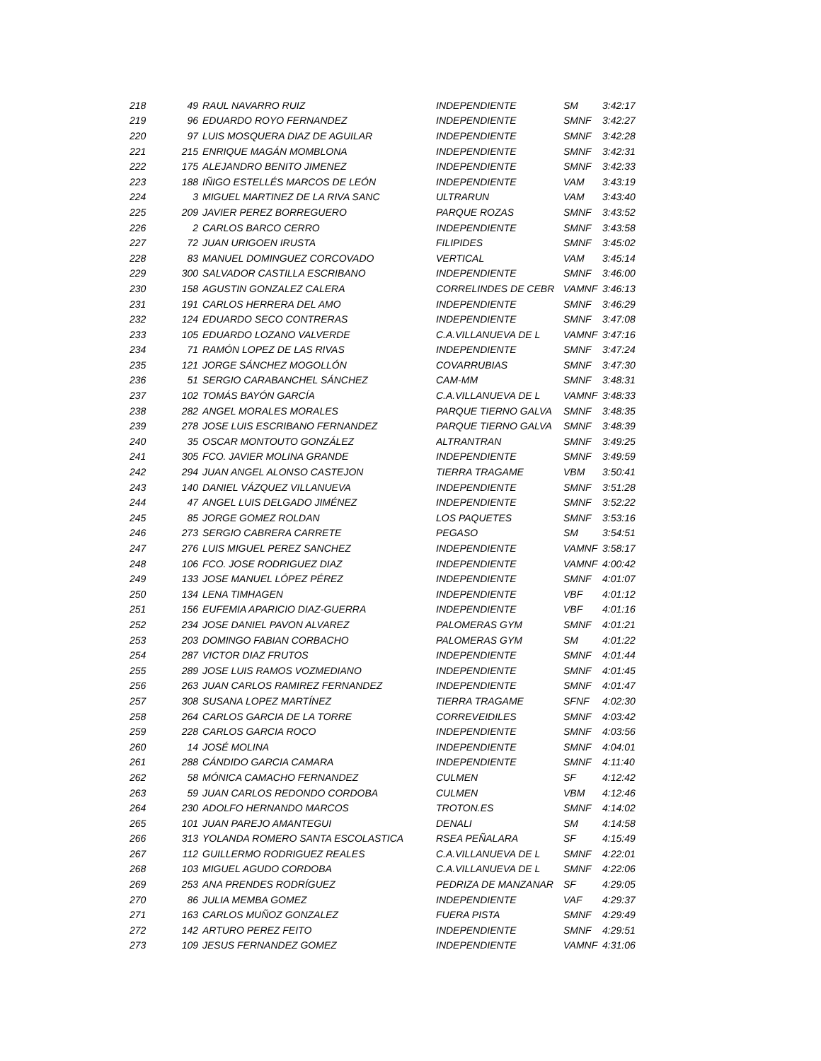| 218 | 49 | RAUL NAVARRO RUIZ | INDEPENDIENTE | SM | 3:42:17 |
| 219 | 96 | EDUARDO ROYO FERNANDEZ | INDEPENDIENTE | SMNF | 3:42:27 |
| 220 | 97 | LUIS MOSQUERA DIAZ DE AGUILAR | INDEPENDIENTE | SMNF | 3:42:28 |
| 221 | 215 | ENRIQUE MAGÁN MOMBLONA | INDEPENDIENTE | SMNF | 3:42:31 |
| 222 | 175 | ALEJANDRO BENITO JIMENEZ | INDEPENDIENTE | SMNF | 3:42:33 |
| 223 | 188 | IÑIGO ESTELLÉS MARCOS DE LEÓN | INDEPENDIENTE | VAM | 3:43:19 |
| 224 | 3 | MIGUEL MARTINEZ DE LA RIVA SANC | ULTRARUN | VAM | 3:43:40 |
| 225 | 209 | JAVIER PEREZ BORREGUERO | PARQUE ROZAS | SMNF | 3:43:52 |
| 226 | 2 | CARLOS BARCO CERRO | INDEPENDIENTE | SMNF | 3:43:58 |
| 227 | 72 | JUAN URIGOEN IRUSTA | FILIPIDES | SMNF | 3:45:02 |
| 228 | 83 | MANUEL DOMINGUEZ CORCOVADO | VERTICAL | VAM | 3:45:14 |
| 229 | 300 | SALVADOR CASTILLA ESCRIBANO | INDEPENDIENTE | SMNF | 3:46:00 |
| 230 | 158 | AGUSTIN GONZALEZ CALERA | CORRELINDES DE CEBR | VAMNF | 3:46:13 |
| 231 | 191 | CARLOS HERRERA DEL AMO | INDEPENDIENTE | SMNF | 3:46:29 |
| 232 | 124 | EDUARDO SECO CONTRERAS | INDEPENDIENTE | SMNF | 3:47:08 |
| 233 | 105 | EDUARDO LOZANO VALVERDE | C.A.VILLANUEVA DE L | VAMNF | 3:47:16 |
| 234 | 71 | RAMÓN LOPEZ DE LAS RIVAS | INDEPENDIENTE | SMNF | 3:47:24 |
| 235 | 121 | JORGE SÁNCHEZ MOGOLLÓN | COVARRUBIAS | SMNF | 3:47:30 |
| 236 | 51 | SERGIO CARABANCHEL SÁNCHEZ | CAM-MM | SMNF | 3:48:31 |
| 237 | 102 | TOMÁS BAYÓN GARCÍA | C.A.VILLANUEVA DE L | VAMNF | 3:48:33 |
| 238 | 282 | ANGEL MORALES MORALES | PARQUE TIERNO GALVA | SMNF | 3:48:35 |
| 239 | 278 | JOSE LUIS ESCRIBANO FERNANDEZ | PARQUE TIERNO GALVA | SMNF | 3:48:39 |
| 240 | 35 | OSCAR MONTOUTO GONZÁLEZ | ALTRANTRAN | SMNF | 3:49:25 |
| 241 | 305 | FCO. JAVIER MOLINA GRANDE | INDEPENDIENTE | SMNF | 3:49:59 |
| 242 | 294 | JUAN ANGEL ALONSO CASTEJON | TIERRA TRAGAME | VBM | 3:50:41 |
| 243 | 140 | DANIEL VÁZQUEZ VILLANUEVA | INDEPENDIENTE | SMNF | 3:51:28 |
| 244 | 47 | ANGEL LUIS DELGADO JIMÉNEZ | INDEPENDIENTE | SMNF | 3:52:22 |
| 245 | 85 | JORGE GOMEZ ROLDAN | LOS PAQUETES | SMNF | 3:53:16 |
| 246 | 273 | SERGIO CABRERA CARRETE | PEGASO | SM | 3:54:51 |
| 247 | 276 | LUIS MIGUEL PEREZ SANCHEZ | INDEPENDIENTE | VAMNF | 3:58:17 |
| 248 | 106 | FCO. JOSE RODRIGUEZ DIAZ | INDEPENDIENTE | VAMNF | 4:00:42 |
| 249 | 133 | JOSE MANUEL LÓPEZ PÉREZ | INDEPENDIENTE | SMNF | 4:01:07 |
| 250 | 134 | LENA TIMHAGEN | INDEPENDIENTE | VBF | 4:01:12 |
| 251 | 156 | EUFEMIA APARICIO DIAZ-GUERRA | INDEPENDIENTE | VBF | 4:01:16 |
| 252 | 234 | JOSE DANIEL PAVON ALVAREZ | PALOMERAS GYM | SMNF | 4:01:21 |
| 253 | 203 | DOMINGO FABIAN CORBACHO | PALOMERAS GYM | SM | 4:01:22 |
| 254 | 287 | VICTOR DIAZ FRUTOS | INDEPENDIENTE | SMNF | 4:01:44 |
| 255 | 289 | JOSE LUIS RAMOS VOZMEDIANO | INDEPENDIENTE | SMNF | 4:01:45 |
| 256 | 263 | JUAN CARLOS RAMIREZ FERNANDEZ | INDEPENDIENTE | SMNF | 4:01:47 |
| 257 | 308 | SUSANA LOPEZ MARTÍNEZ | TIERRA TRAGAME | SFNF | 4:02:30 |
| 258 | 264 | CARLOS GARCIA DE LA TORRE | CORREVEIDILES | SMNF | 4:03:42 |
| 259 | 228 | CARLOS GARCIA ROCO | INDEPENDIENTE | SMNF | 4:03:56 |
| 260 | 14 | JOSÉ MOLINA | INDEPENDIENTE | SMNF | 4:04:01 |
| 261 | 288 | CÁNDIDO GARCIA CAMARA | INDEPENDIENTE | SMNF | 4:11:40 |
| 262 | 58 | MÓNICA CAMACHO FERNANDEZ | CULMEN | SF | 4:12:42 |
| 263 | 59 | JUAN CARLOS REDONDO CORDOBA | CULMEN | VBM | 4:12:46 |
| 264 | 230 | ADOLFO HERNANDO MARCOS | TROTON.ES | SMNF | 4:14:02 |
| 265 | 101 | JUAN PAREJO AMANTEGUI | DENALI | SM | 4:14:58 |
| 266 | 313 | YOLANDA ROMERO SANTA ESCOLASTICA | RSEA PEÑALARA | SF | 4:15:49 |
| 267 | 112 | GUILLERMO RODRIGUEZ REALES | C.A.VILLANUEVA DE L | SMNF | 4:22:01 |
| 268 | 103 | MIGUEL AGUDO CORDOBA | C.A.VILLANUEVA DE L | SMNF | 4:22:06 |
| 269 | 253 | ANA PRENDES RODRÍGUEZ | PEDRIZA DE MANZANAR | SF | 4:29:05 |
| 270 | 86 | JULIA MEMBA GOMEZ | INDEPENDIENTE | VAF | 4:29:37 |
| 271 | 163 | CARLOS MUÑOZ GONZALEZ | FUERA PISTA | SMNF | 4:29:49 |
| 272 | 142 | ARTURO PEREZ FEITO | INDEPENDIENTE | SMNF | 4:29:51 |
| 273 | 109 | JESUS FERNANDEZ GOMEZ | INDEPENDIENTE | VAMNF | 4:31:06 |